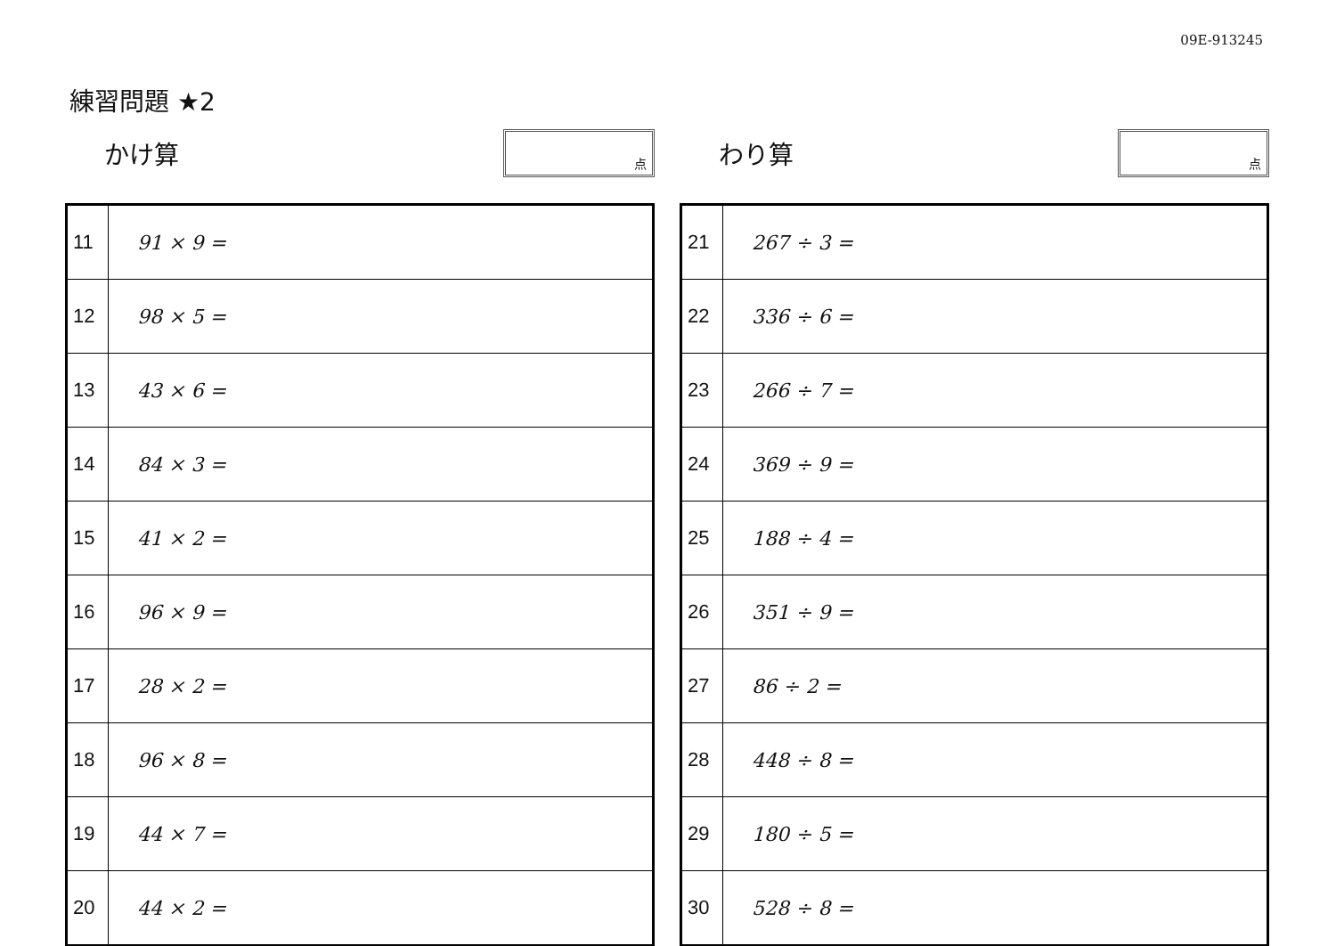09E-913245
練習問題 ★2
かけ算
点
| 11 | 91 × 9 = |
| 12 | 98 × 5 = |
| 13 | 43 × 6 = |
| 14 | 84 × 3 = |
| 15 | 41 × 2 = |
| 16 | 96 × 9 = |
| 17 | 28 × 2 = |
| 18 | 96 × 8 = |
| 19 | 44 × 7 = |
| 20 | 44 × 2 = |
わり算
点
| 21 | 267 ÷ 3 = |
| 22 | 336 ÷ 6 = |
| 23 | 266 ÷ 7 = |
| 24 | 369 ÷ 9 = |
| 25 | 188 ÷ 4 = |
| 26 | 351 ÷ 9 = |
| 27 | 86 ÷ 2 = |
| 28 | 448 ÷ 8 = |
| 29 | 180 ÷ 5 = |
| 30 | 528 ÷ 8 = |